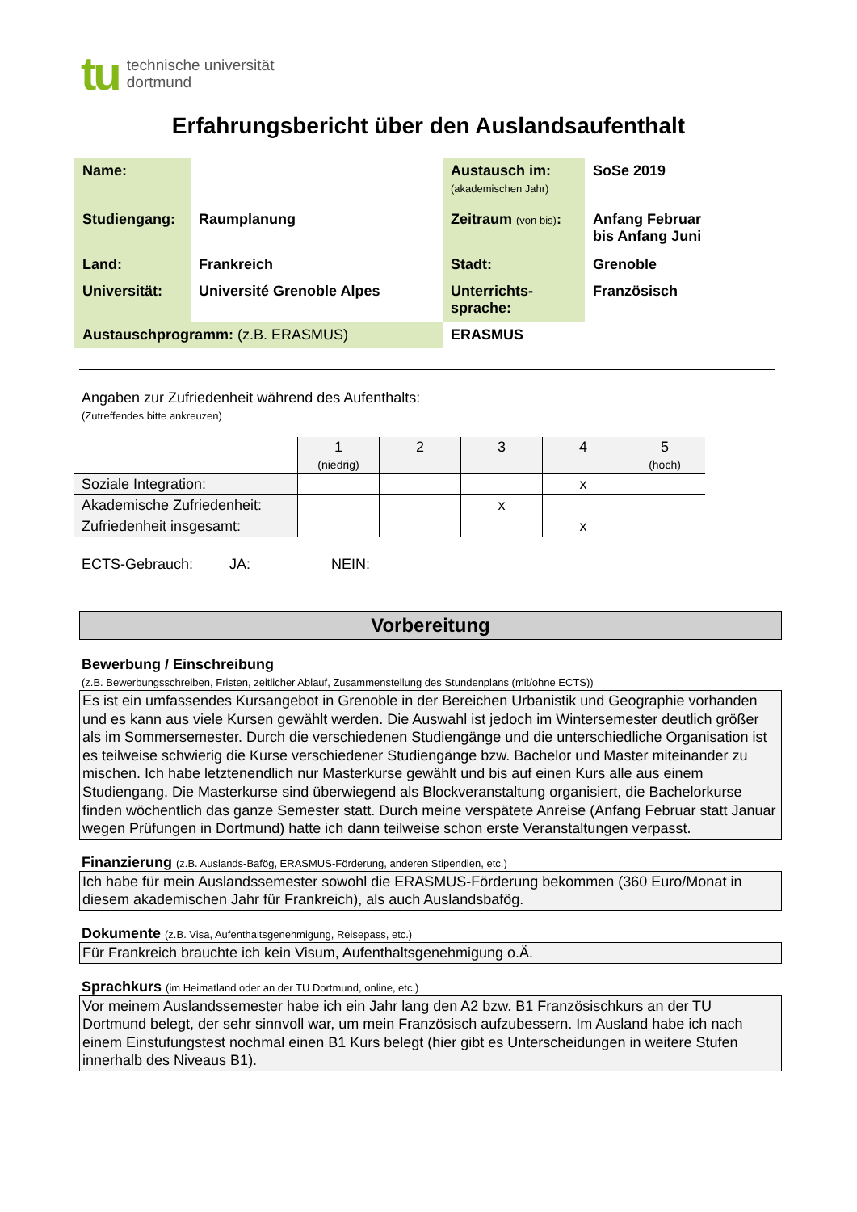tu technische universität
dortmund
Erfahrungsbericht über den Auslandsaufenthalt
| Name: | | Austausch im: (akademischen Jahr) | SoSe 2019 |
| Studiengang: | Raumplanung | Zeitraum (von bis) : | Anfang Februar bis Anfang Juni |
| Land: | Frankreich | Stadt: | Grenoble |
| Universität: | Université Grenoble Alpes | Unterrichts- sprache: | Französisch |
| Austauschprogramm: (z.B. ERASMUS) | | ERASMUS | |
Angaben zur Zufriedenheit während des Aufenthalts:
(Zutreffendes bitte ankreuzen)
| | 1 (niedrig) | 2 | 3 | 4 | 5 (hoch) |
| Soziale Integration: | | | | x | |
| Akademische Zufriedenheit: | | | x | | |
| Zufriedenheit insgesamt: | | | | x | |
ECTS-Gebrauch: JA: NEIN:
Vorbereitung
Bewerbung / Einschreibung
(z.B. Bewerbungsschreiben, Fristen, zeitlicher Ablauf, Zusammenstellung des Stundenplans (mit/ohne ECTS))
Es ist ein umfassendes Kursangebot in Grenoble in der Bereichen Urbanistik und Geographie vorhanden und es kann aus viele Kursen gewählt werden. Die Auswahl ist jedoch im Wintersemester deutlich größer als im Sommersemester. Durch die verschiedenen Studiengänge und die unterschiedliche Organisation ist es teilweise schwierig die Kurse verschiedener Studiengänge bzw. Bachelor und Master miteinander zu mischen. Ich habe letztenendlich nur Masterkurse gewählt und bis auf einen Kurs alle aus einem Studiengang. Die Masterkurse sind überwiegend als Blockveranstaltung organisiert, die Bachelorkurse finden wöchentlich das ganze Semester statt. Durch meine verspätete Anreise (Anfang Februar statt Januar wegen Prüfungen in Dortmund) hatte ich dann teilweise schon erste Veranstaltungen verpasst.
Finanzierung (z.B. Auslands-Bafög, ERASMUS-Förderung, anderen Stipendien, etc.)
Ich habe für mein Auslandssemester sowohl die ERASMUS-Förderung bekommen (360 Euro/Monat in diesem akademischen Jahr für Frankreich), als auch Auslandsbafög.
Dokumente (z.B. Visa, Aufenthaltsgenehmigung, Reisepass, etc.)
Für Frankreich brauchte ich kein Visum, Aufenthaltsgenehmigung o.Ä.
Sprachkurs (im Heimatland oder an der TU Dortmund, online, etc.)
Vor meinem Auslandssemester habe ich ein Jahr lang den A2 bzw. B1 Französischkurs an der TU Dortmund belegt, der sehr sinnvoll war, um mein Französisch aufzubessern. Im Ausland habe ich nach einem Einstufungstest nochmal einen B1 Kurs belegt (hier gibt es Unterscheidungen in weitere Stufen innerhalb des Niveaus B1).